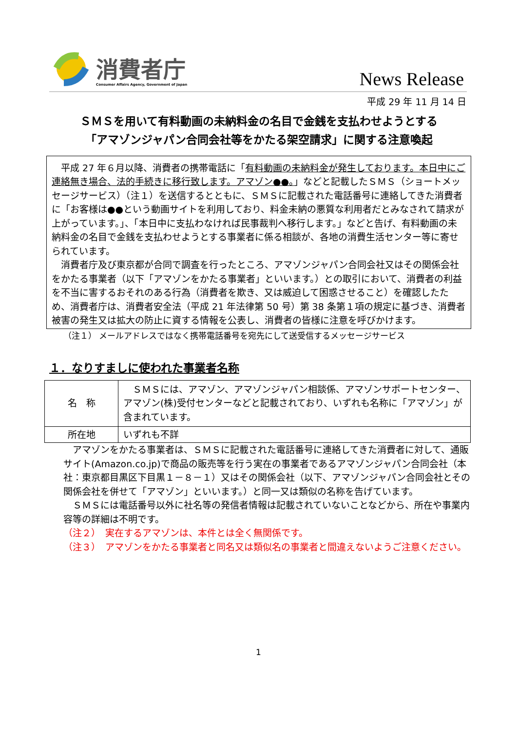消費者庁
Consumer Affairs Agency, Government of Japan
News Release
平成 29 年 11 月 14 日
ＳＭＳを用いて有料動画の未納料金の名目で金銭を支払わせようとする
「アマゾンジャパン合同会社等をかたる架空請求」に関する注意喚起
平成 27 年６月以降、消費者の携帯電話に「有料動画の未納料金が発生しております。本日中にご連絡無き場合、法的手続きに移行致します。アマゾン●●。」などと記載したＳＭＳ（ショートメッセージサービス）（注１）を送信するとともに、ＳＭＳに記載された電話番号に連絡してきた消費者に「お客様は●●という動画サイトを利用しており、料金未納の悪質な利用者だとみなされて請求が上がっています。」、「本日中に支払わなければ民事裁判へ移行します。」などと告げ、有料動画の未納料金の名目で金銭を支払わせようとする事業者に係る相談が、各地の消費生活センター等に寄せられています。
消費者庁及び東京都が合同で調査を行ったところ、アマゾンジャパン合同会社又はその関係会社をかたる事業者（以下「アマゾンをかたる事業者」といいます。）との取引において、消費者の利益を不当に害するおそれのある行為（消費者を欺き、又は威迫して困惑させること）を確認したため、消費者庁は、消費者安全法（平成 21 年法律第 50 号）第 38 条第１項の規定に基づき、消費者被害の発生又は拡大の防止に資する情報を公表し、消費者の皆様に注意を呼びかけます。
（注１） メールアドレスではなく携帯電話番号を宛先にして送受信するメッセージサービス
１．なりすましに使われた事業者名称
| 名 称 | ＳＭＳには、アマゾン、アマゾンジャパン相談係、アマゾンサポートセンター、アマゾン(株)受付センターなどと記載されており、いずれも名称に「アマゾン」が含まれています。 |
| 所在地 | いずれも不詳 |
アマゾンをかたる事業者は、ＳＭＳに記載された電話番号に連絡してきた消費者に対して、通販サイト(Amazon.co.jp)で商品の販売等を行う実在の事業者であるアマゾンジャパン合同会社（本社：東京都目黒区下目黒１－８－１）又はその関係会社（以下、アマゾンジャパン合同会社とその関係会社を併せて「アマゾン」といいます。）と同一又は類似の名称を告げています。
ＳＭＳには電話番号以外に社名等の発信者情報は記載されていないことなどから、所在や事業内容等の詳細は不明です。
（注２） 実在するアマゾンは、本件とは全く無関係です。
（注３） アマゾンをかたる事業者と同名又は類似名の事業者と間違えないようご注意ください。
1